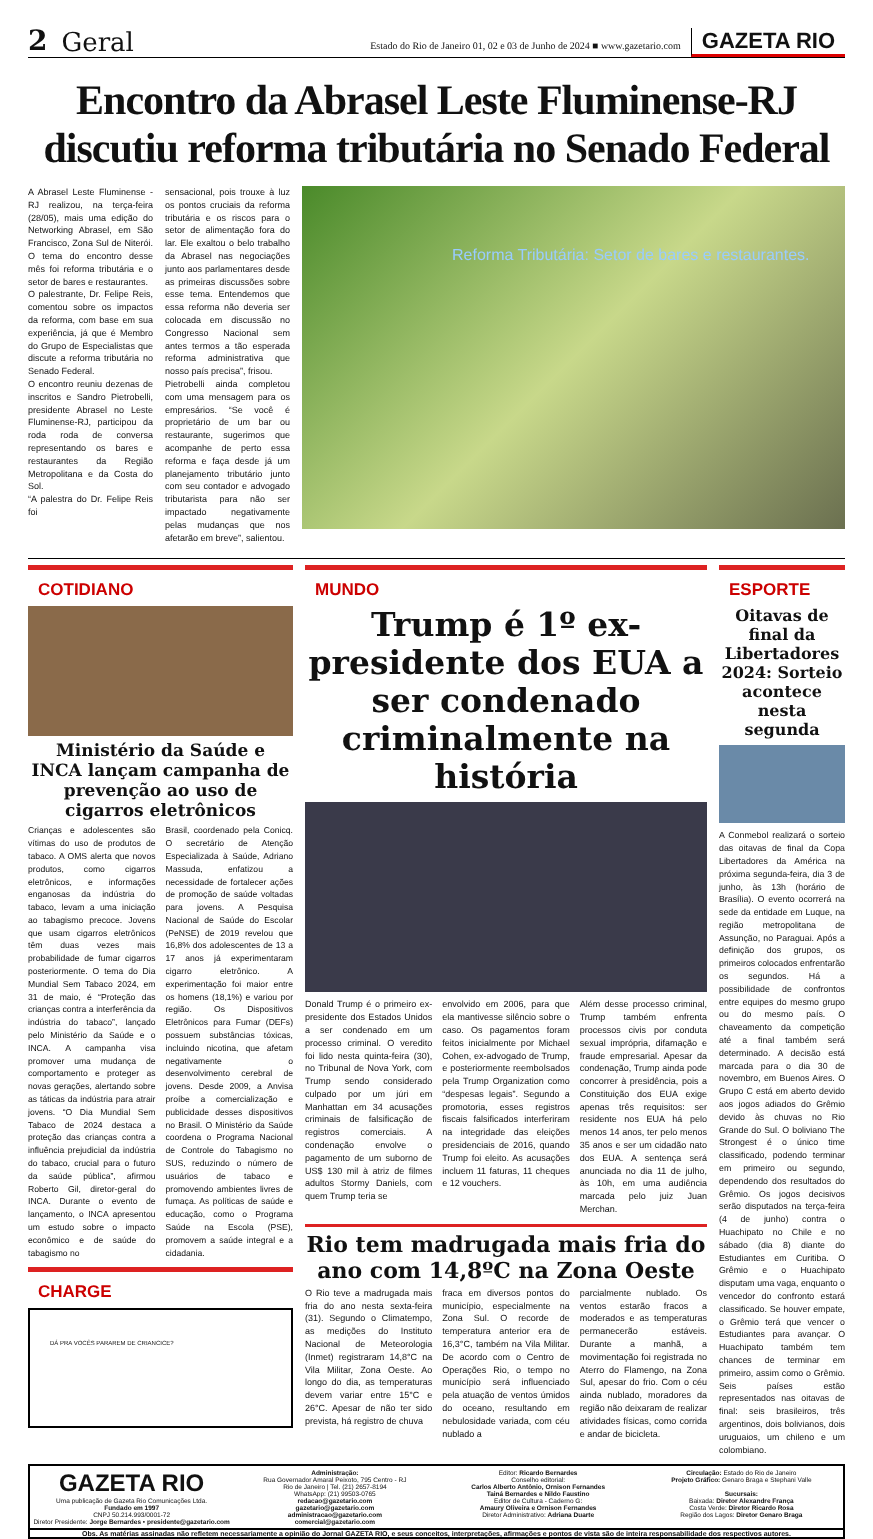2 Geral Estado do Rio de Janeiro 01, 02 e 03 de Junho de 2024 ■ www.gazetario.com GAZETA RIO
Encontro da Abrasel Leste Fluminense-RJ discutiu reforma tributária no Senado Federal
A Abrasel Leste Fluminense - RJ realizou, na terça-feira (28/05), mais uma edição do Networking Abrasel, em São Francisco, Zona Sul de Niterói. O tema do encontro desse mês foi reforma tributária e o setor de bares e restaurantes.
O palestrante, Dr. Felipe Reis, comentou sobre os impactos da reforma, com base em sua experiência, já que é Membro do Grupo de Especialistas que discute a reforma tributária no Senado Federal.
O encontro reuniu dezenas de inscritos e Sandro Pietrobelli, presidente Abrasel no Leste Fluminense-RJ, participou da roda roda de conversa representando os bares e restaurantes da Região Metropolitana e da Costa do Sol.
“A palestra do Dr. Felipe Reis foi
sensacional, pois trouxe à luz os pontos cruciais da reforma tributária e os riscos para o setor de alimentação fora do lar. Ele exaltou o belo trabalho da Abrasel nas negociações junto aos parlamentares desde as primeiras discussões sobre esse tema. Entendemos que essa reforma não deveria ser colocada em discussão no Congresso Nacional sem antes termos a tão esperada reforma administrativa que nosso país precisa”, frisou.
Pietrobelli ainda completou com uma mensagem para os empresários. “Se você é proprietário de um bar ou restaurante, sugerimos que acompanhe de perto essa reforma e faça desde já um planejamento tributário junto com seu contador e advogado tributarista para não ser impactado negativamente pelas mudanças que nos afetarão em breve”, salientou.
Reforma Tributária: Setor de bares e restaurantes.
COTIDIANO
Ministério da Saúde e INCA lançam campanha de prevenção ao uso de cigarros eletrônicos
Crianças e adolescentes são vítimas do uso de produtos de tabaco. A OMS alerta que novos produtos, como cigarros eletrônicos, e informações enganosas da indústria do tabaco, levam a uma iniciação ao tabagismo precoce. Jovens que usam cigarros eletrônicos têm duas vezes mais probabilidade de fumar cigarros posteriormente. O tema do Dia Mundial Sem Tabaco 2024, em 31 de maio, é “Proteção das crianças contra a interferência da indústria do tabaco”, lançado pelo Ministério da Saúde e o INCA. A campanha visa promover uma mudança de comportamento e proteger as novas gerações, alertando sobre as táticas da indústria para atrair jovens. “O Dia Mundial Sem Tabaco de 2024 destaca a proteção das crianças contra a influência prejudicial da indústria do tabaco, crucial para o futuro da saúde pública”, afirmou Roberto Gil, diretor-geral do INCA. Durante o evento de lançamento, o INCA apresentou um estudo sobre o impacto econômico e de saúde do tabagismo no
Brasil, coordenado pela Conicq. O secretário de Atenção Especializada à Saúde, Adriano Massuda, enfatizou a necessidade de fortalecer ações de promoção de saúde voltadas para jovens. A Pesquisa Nacional de Saúde do Escolar (PeNSE) de 2019 revelou que 16,8% dos adolescentes de 13 a 17 anos já experimentaram cigarro eletrônico. A experimentação foi maior entre os homens (18,1%) e variou por região. Os Dispositivos Eletrônicos para Fumar (DEFs) possuem substâncias tóxicas, incluindo nicotina, que afetam negativamente o desenvolvimento cerebral de jovens. Desde 2009, a Anvisa proíbe a comercialização e publicidade desses dispositivos no Brasil. O Ministério da Saúde coordena o Programa Nacional de Controle do Tabagismo no SUS, reduzindo o número de usuários de tabaco e promovendo ambientes livres de fumaça. As políticas de saúde e educação, como o Programa Saúde na Escola (PSE), promovem a saúde integral e a cidadania.
CHARGE
DÁ PRA VOCÊS PARAREM DE CRIANCICE?
MUNDO
Trump é 1º ex-presidente dos EUA a ser condenado criminalmente na história
Donald Trump é o primeiro ex-presidente dos Estados Unidos a ser condenado em um processo criminal. O veredito foi lido nesta quinta-feira (30), no Tribunal de Nova York, com Trump sendo considerado culpado por um júri em Manhattan em 34 acusações criminais de falsificação de registros comerciais. A condenação envolve o pagamento de um suborno de US$ 130 mil à atriz de filmes adultos Stormy Daniels, com quem Trump teria se
envolvido em 2006, para que ela mantivesse silêncio sobre o caso. Os pagamentos foram feitos inicialmente por Michael Cohen, ex-advogado de Trump, e posteriormente reembolsados pela Trump Organization como “despesas legais”. Segundo a promotoria, esses registros fiscais falsificados interferiram na integridade das eleições presidenciais de 2016, quando Trump foi eleito. As acusações incluem 11 faturas, 11 cheques e 12 vouchers.
Além desse processo criminal, Trump também enfrenta processos civis por conduta sexual imprópria, difamação e fraude empresarial. Apesar da condenação, Trump ainda pode concorrer à presidência, pois a Constituição dos EUA exige apenas três requisitos: ser residente nos EUA há pelo menos 14 anos, ter pelo menos 35 anos e ser um cidadão nato dos EUA. A sentença será anunciada no dia 11 de julho, às 10h, em uma audiência marcada pelo juiz Juan Merchan.
Rio tem madrugada mais fria do ano com 14,8ºC na Zona Oeste
O Rio teve a madrugada mais fria do ano nesta sexta-feira (31). Segundo o Climatempo, as medições do Instituto Nacional de Meteorologia (Inmet) registraram 14,8°C na Vila Militar, Zona Oeste. Ao longo do dia, as temperaturas devem variar entre 15°C e 26°C. Apesar de não ter sido prevista, há registro de chuva
fraca em diversos pontos do município, especialmente na Zona Sul. O recorde de temperatura anterior era de 16,3°C, também na Vila Militar. De acordo com o Centro de Operações Rio, o tempo no município será influenciado pela atuação de ventos úmidos do oceano, resultando em nebulosidade variada, com céu nublado a
parcialmente nublado. Os ventos estarão fracos a moderados e as temperaturas permanecerão estáveis. Durante a manhã, a movimentação foi registrada no Aterro do Flamengo, na Zona Sul, apesar do frio. Com o céu ainda nublado, moradores da região não deixaram de realizar atividades físicas, como corrida e andar de bicicleta.
ESPORTE
Oitavas de final da Libertadores 2024: Sorteio acontece nesta segunda
A Conmebol realizará o sorteio das oitavas de final da Copa Libertadores da América na próxima segunda-feira, dia 3 de junho, às 13h (horário de Brasília). O evento ocorrerá na sede da entidade em Luque, na região metropolitana de Assunção, no Paraguai. Após a definição dos grupos, os primeiros colocados enfrentarão os segundos. Há a possibilidade de confrontos entre equipes do mesmo grupo ou do mesmo país. O chaveamento da competição até a final também será determinado. A decisão está marcada para o dia 30 de novembro, em Buenos Aires. O Grupo C está em aberto devido aos jogos adiados do Grêmio devido às chuvas no Rio Grande do Sul. O boliviano The Strongest é o único time classificado, podendo terminar em primeiro ou segundo, dependendo dos resultados do Grêmio. Os jogos decisivos serão disputados na terça-feira (4 de junho) contra o Huachipato no Chile e no sábado (dia 8) diante do Estudiantes em Curitiba. O Grêmio e o Huachipato disputam uma vaga, enquanto o vencedor do confronto estará classificado. Se houver empate, o Grêmio terá que vencer o Estudiantes para avançar. O Huachipato também tem chances de terminar em primeiro, assim como o Grêmio. Seis países estão representados nas oitavas de final: seis brasileiros, três argentinos, dois bolivianos, dois uruguaios, um chileno e um colombiano.
GAZETA RIO
Uma publicação de Gazeta Rio Comunicações Ltda.
Fundado em 1997
CNPJ 50.214.993/0001-72
Diretor Presidente: Jorge Bernardes • presidente@gazetario.com
Administração:
Rua Governador Amaral Peixoto, 795 Centro - RJ
Rio de Janeiro | Tel. (21) 2657-8194
WhatsApp: (21) 99503-0765
redacao@gazetario.com
gazetario@gazetario.com
administracao@gazetario.com
comercial@gazetario.com
Editor: Ricardo Bernardes
Conselho editorial:
Carlos Alberto Antônio, Ornison Fernandes
Tainá Bernardes e Nildo Faustino
Editor de Cultura - Caderno G:
Amaury Oliveira e Ornison Fernandes
Diretor Administrativo: Adriana Duarte
Circulação: Estado do Rio de Janeiro
Projeto Gráfico: Genaro Braga e Stephani Valle
Sucursais:
Baixada: Diretor Alexandre França
Costa Verde: Diretor Ricardo Rosa
Região dos Lagos: Diretor Genaro Braga
Obs. As matérias assinadas não refletem necessariamente a opinião do Jornal GAZETA RIO, e seus conceitos, interpretações, afirmações e pontos de vista são de inteira responsabilidade dos respectivos autores.